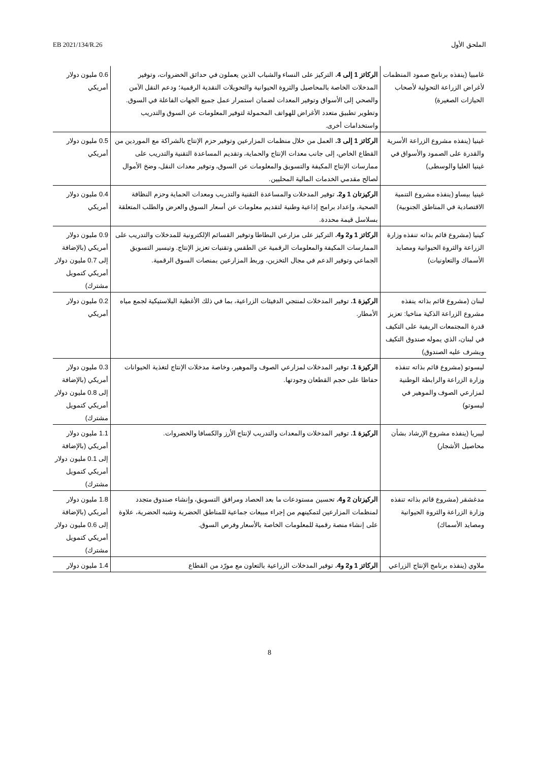الملحق الأول EB 2021/134/R.26
| غامبيا (ينفذه برنامج صمود المنظمات لأغراض الزراعة التحولية لأصحاب الحيازات الصغيرة) | الركائز 1 إلى 4. التركيز على النساء والشباب الذين يعملون في حدائق الخضروات، وتوفير المدخلات الخاصة بالمحاصيل والثروة الحيوانية والتحويلات النقدية الرقمية؛ ودعم النقل الآمن والصحي إلى الأسواق وتوفير المعدات لضمان استمرار عمل جميع الجهات الفاعلة في السوق. وتطوير تطبيق متعدد الأغراض للهواتف المحمولة لتوفير المعلومات عن السوق والتدريب واستخدامات أخرى. | 0.6 مليون دولار أمريكي |
| غينيا (ينفذه مشروع الزراعة الأسرية والقدرة على الصمود والأسواق في غينيا العليا والوسطى) | الركائز 1 إلى 3. العمل من خلال منظمات المزارعين وتوفير حزم الإنتاج بالشراكة مع الموردين من القطاع الخاص، إلى جانب معدات الإنتاج والحماية، وتقديم المساعدة التقنية والتدريب على ممارسات الإنتاج المكيفة والتسويق والمعلومات عن السوق، وتوفير معدات النقل، وضخ الأموال لصالح مقدمي الخدمات المالية المحليين. | 0.5 مليون دولار أمريكي |
| غينيا بيساو (ينفذه مشروع التنمية الاقتصادية في المناطق الجنوبية) | الركيزتان 1 و2. توفير المدخلات والمساعدة التقنية والتدريب ومعدات الحماية وحزم النظافة الصحية، وإعداد برامج إذاعية وطنية لتقديم معلومات عن أسعار السوق والعرض والطلب المتعلقة بسلاسل قيمة محددة. | 0.4 مليون دولار أمريكي |
| كينيا (مشروع قائم بذاته تنفذه وزارة الزراعة والثروة الحيوانية ومصايد الأسماك والتعاونيات) | الركائز 1 و2 و4. التركيز على مزارعي البطاطا وتوفير القسائم الإلكترونية للمدخلات والتدريب على الممارسات المكيفة والمعلومات الرقمية عن الطقس وتقنيات تعزيز الإنتاج. وتيسير التسويق الجماعي وتوفير الدعم في مجال التخزين، وربط المزارعين بمنصات السوق الرقمية. | 0.9 مليون دولار أمريكي (بالإضافة إلى 0.7 مليون دولار أمريكي كتمويل مشترك) |
| لبنان (مشروع قائم بذاته ينفذه مشروع الزراعة الذكية مناخيا: تعزيز قدرة المجتمعات الريفية على التكيف في لبنان، الذي يموله صندوق التكيف ويشرف عليه الصندوق) | الركيزة 1. توفير المدخلات لمنتجي الدفيئات الزراعية، بما في ذلك الأغطية البلاستيكية لجمع مياه الأمطار. | 0.2 مليون دولار أمريكي |
| ليسوتو (مشروع قائم بذاته تنفذه وزارة الزراعة والرابطة الوطنية لمزارعي الصوف والموهير في ليسوتو) | الركيزة 1. توفير المدخلات لمزارعي الصوف والموهير، وخاصة مدخلات الإنتاج لتغذية الحيوانات حفاظا على حجم القطعان وجودتها. | 0.3 مليون دولار أمريكي (بالإضافة إلى 0.8 مليون دولار أمريكي كتمويل مشترك) |
| ليبريا (ينفذه مشروع الإرشاد بشأن محاصيل الأشجار) | الركيزة 1. توفير المدخلات والمعدات والتدريب لإنتاج الأرز والكسافا والخضروات. | 1.1 مليون دولار أمريكي (بالإضافة إلى 0.1 مليون دولار أمريكي كتمويل مشترك) |
| مدغشقر (مشروع قائم بذاته تنفذه وزارة الزراعة والثروة الحيوانية ومصايد الأسماك) | الركيزتان 2 و4. تحسين مستودعات ما بعد الحصاد ومرافق التسويق، وإنشاء صندوق متجدد لمنظمات المزارعين لتمكينهم من إجراء مبيعات جماعية للمناطق الحضرية وشبه الحضرية، علاوة على إنشاء منصة رقمية للمعلومات الخاصة بالأسعار وفرص السوق. | 1.8 مليون دولار أمريكي (بالإضافة إلى 0.6 مليون دولار أمريكي كتمويل مشترك) |
| ملاوي (ينفذه برنامج الإنتاج الزراعي | الركائز 1 و2 و4. توفير المدخلات الزراعية بالتعاون مع مورّد من القطاع | 1.4 مليون دولار |
8